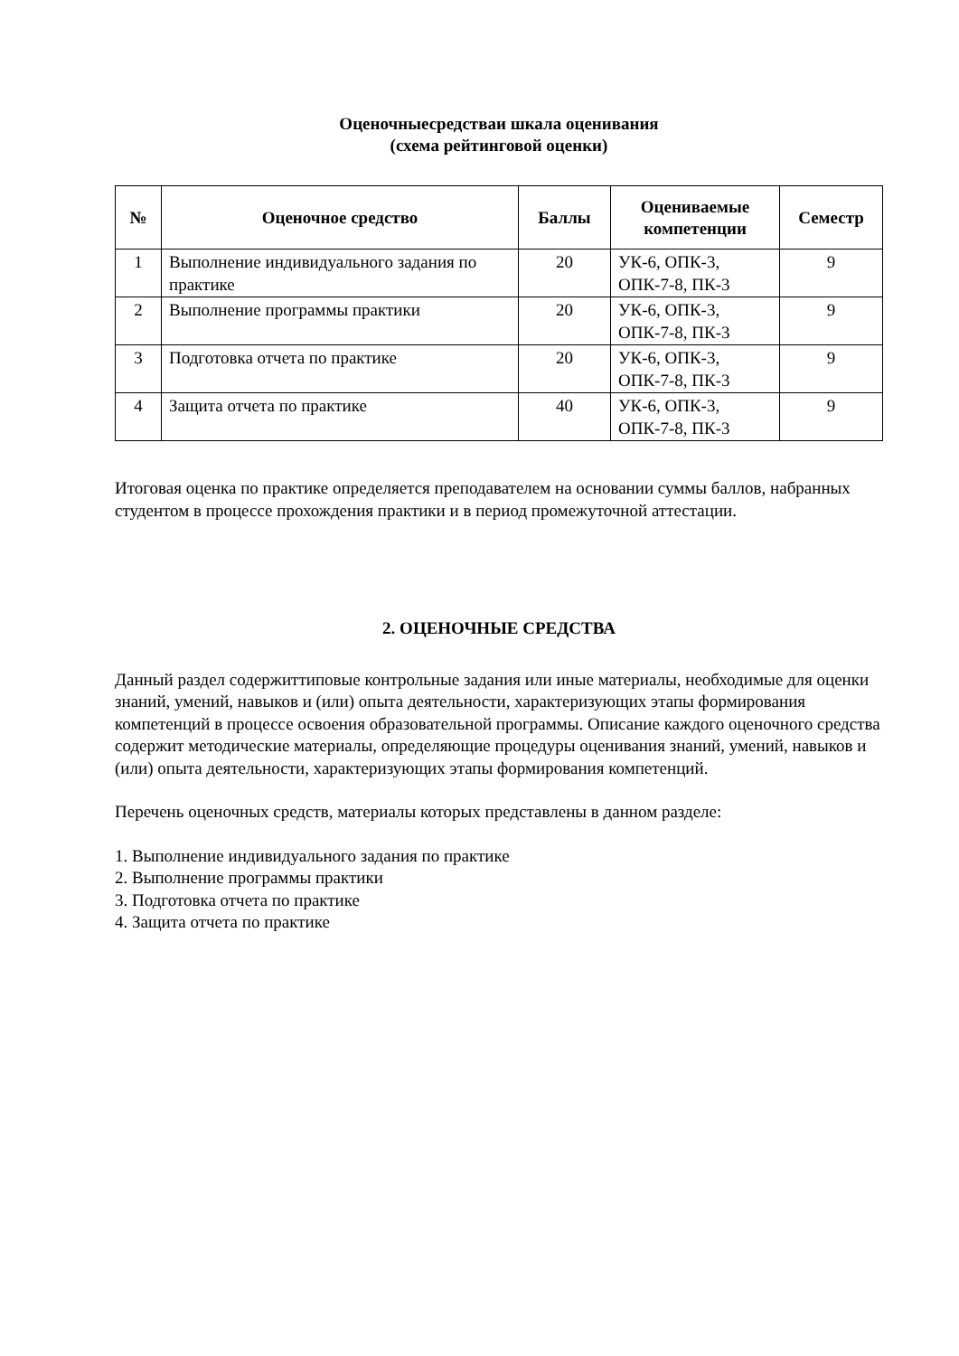Оценочныесредстваи шкала оценивания
(схема рейтинговой оценки)
| № | Оценочное средство | Баллы | Оцениваемые компетенции | Семестр |
| --- | --- | --- | --- | --- |
| 1 | Выполнение индивидуального задания по практике | 20 | УК-6, ОПК-3, ОПК-7-8, ПК-3 | 9 |
| 2 | Выполнение программы практики | 20 | УК-6, ОПК-3, ОПК-7-8, ПК-3 | 9 |
| 3 | Подготовка отчета по практике | 20 | УК-6, ОПК-3, ОПК-7-8, ПК-3 | 9 |
| 4 | Защита отчета по практике | 40 | УК-6, ОПК-3, ОПК-7-8, ПК-3 | 9 |
Итоговая оценка по практике определяется преподавателем на основании суммы баллов, набранных студентом в процессе прохождения практики и в период промежуточной аттестации.
2. ОЦЕНОЧНЫЕ СРЕДСТВА
Данный раздел содержиттиповые контрольные задания или иные материалы, необходимые для оценки знаний, умений, навыков и (или) опыта деятельности, характеризующих этапы формирования компетенций в процессе освоения образовательной программы. Описание каждого оценочного средства содержит методические материалы, определяющие процедуры оценивания знаний, умений, навыков и (или) опыта деятельности, характеризующих этапы формирования компетенций.
Перечень оценочных средств, материалы которых представлены в данном разделе:
1. Выполнение индивидуального задания по практике
2. Выполнение программы практики
3. Подготовка отчета по практике
4. Защита отчета по практике